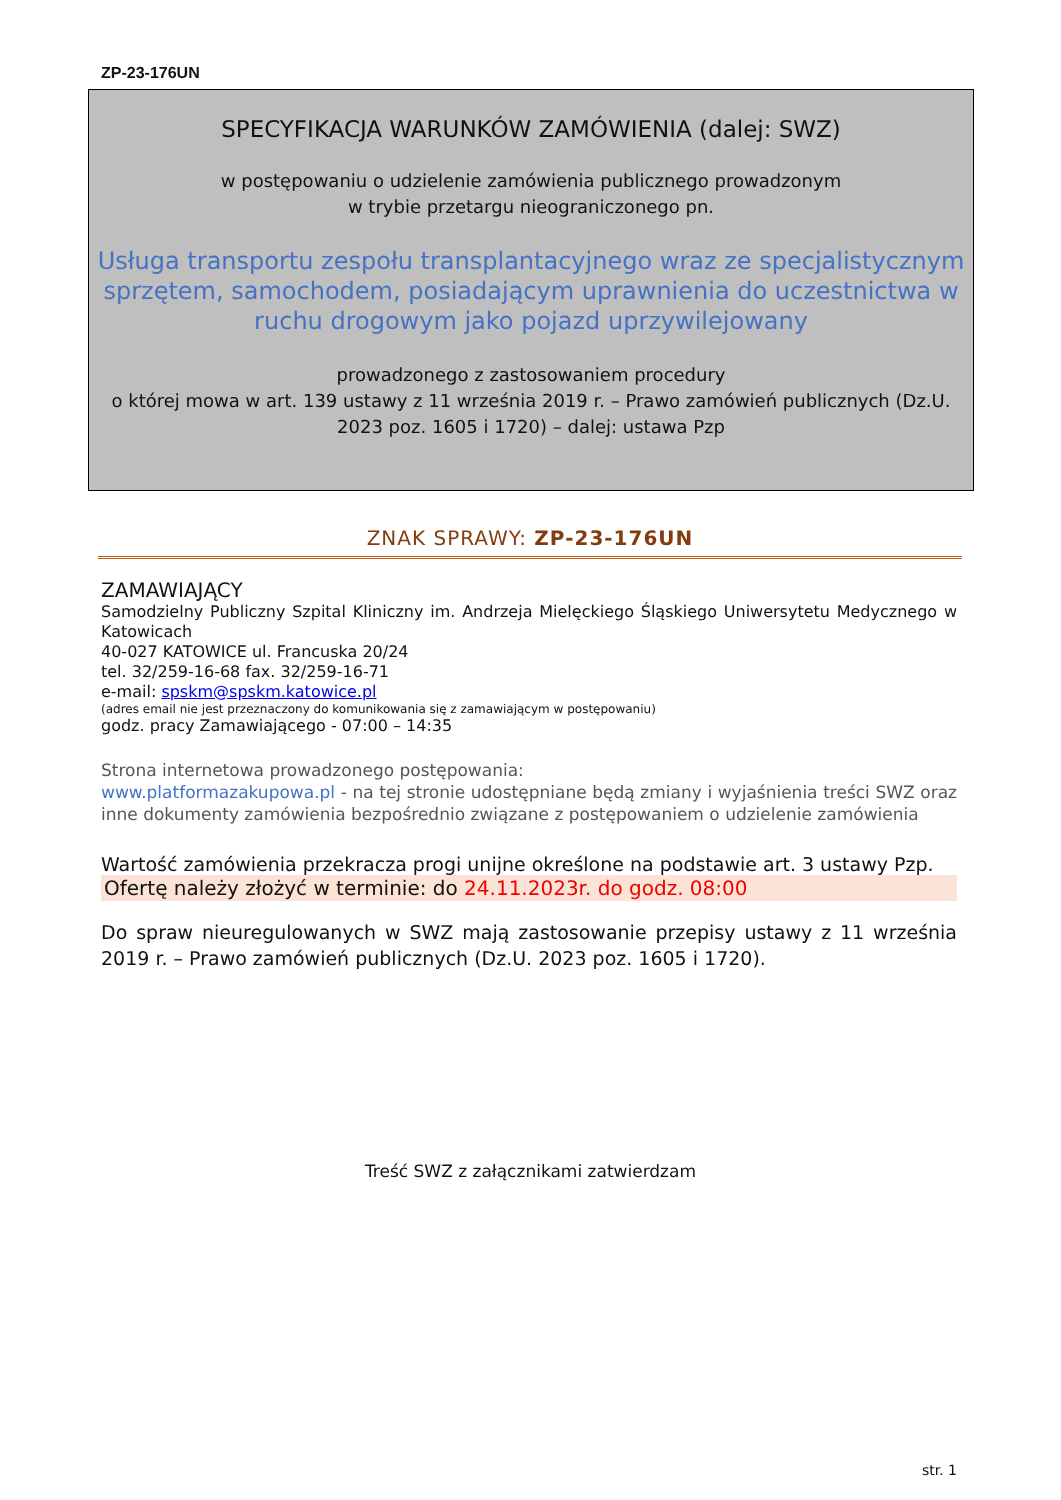ZP-23-176UN
SPECYFIKACJA WARUNKÓW ZAMÓWIENIA (dalej: SWZ)
w postępowaniu o udzielenie zamówienia publicznego prowadzonym
w trybie przetargu nieograniczonego pn.
Usługa transportu zespołu transplantacyjnego wraz ze specjalistycznym sprzętem, samochodem, posiadającym uprawnienia do uczestnictwa w ruchu drogowym jako pojazd uprzywilejowany
prowadzonego z zastosowaniem procedury
o której mowa w art. 139 ustawy z 11 września 2019 r. – Prawo zamówień publicznych (Dz.U. 2023 poz. 1605 i 1720) – dalej: ustawa Pzp
ZNAK SPRAWY: ZP-23-176UN
ZAMAWIAJĄCY
Samodzielny Publiczny Szpital Kliniczny im. Andrzeja Mielęckiego Śląskiego Uniwersytetu Medycznego w Katowicach
40-027 KATOWICE ul. Francuska 20/24
tel. 32/259-16-68 fax. 32/259-16-71
e-mail: spskm@spskm.katowice.pl
(adres email nie jest przeznaczony do komunikowania się z zamawiającym w postępowaniu)
godz. pracy Zamawiającego - 07:00 – 14:35
Strona internetowa prowadzonego postępowania:
www.platformazakupowa.pl - na tej stronie udostępniane będą zmiany i wyjaśnienia treści SWZ oraz inne dokumenty zamówienia bezpośrednio związane z postępowaniem o udzielenie zamówienia
Wartość zamówienia przekracza progi unijne określone na podstawie art. 3 ustawy Pzp.
Ofertę należy złożyć w terminie: do 24.11.2023r. do godz. 08:00
Do spraw nieuregulowanych w SWZ mają zastosowanie przepisy ustawy z 11 września 2019 r. – Prawo zamówień publicznych (Dz.U. 2023 poz. 1605 i 1720).
Treść SWZ z załącznikami zatwierdzam
str. 1